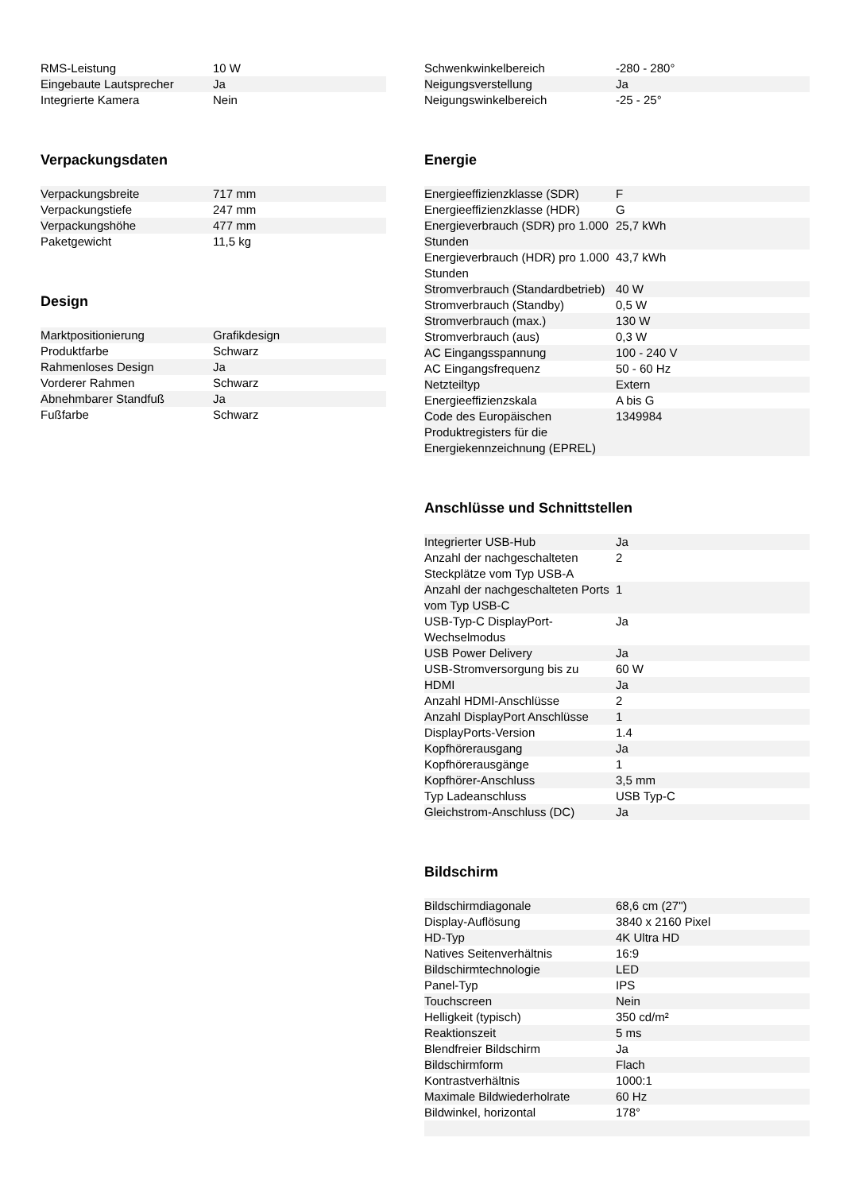| RMS-Leistung | 10 W |
| Eingebaute Lautsprecher | Ja |
| Integrierte Kamera | Nein |
Verpackungsdaten
| Verpackungsbreite | 717 mm |
| Verpackungstiefe | 247 mm |
| Verpackungshöhe | 477 mm |
| Paketgewicht | 11,5 kg |
Design
| Marktpositionierung | Grafikdesign |
| Produktfarbe | Schwarz |
| Rahmenloses Design | Ja |
| Vorderer Rahmen | Schwarz |
| Abnehmbarer Standfuß | Ja |
| Fußfarbe | Schwarz |
| Schwenkwinkelbereich | -280 - 280° |
| Neigungsverstellung | Ja |
| Neigungswinkelbereich | -25 - 25° |
Energie
| Energieeffizienzklasse (SDR) | F |
| Energieeffizienzklasse (HDR) | G |
| Energieverbrauch (SDR) pro 1.000 Stunden | 25,7 kWh |
| Energieverbrauch (HDR) pro 1.000 Stunden | 43,7 kWh |
| Stromverbrauch (Standardbetrieb) | 40 W |
| Stromverbrauch (Standby) | 0,5 W |
| Stromverbrauch (max.) | 130 W |
| Stromverbrauch (aus) | 0,3 W |
| AC Eingangsspannung | 100 - 240 V |
| AC Eingangsfrequenz | 50 - 60 Hz |
| Netzteiltyp | Extern |
| Energieeffizienzskala | A bis G |
| Code des Europäischen Produktregisters für die Energiekennzeichnung (EPREL) | 1349984 |
Anschlüsse und Schnittstellen
| Integrierter USB-Hub | Ja |
| Anzahl der nachgeschalteten Steckplätze vom Typ USB-A | 2 |
| Anzahl der nachgeschalteten Ports vom Typ USB-C | 1 |
| USB-Typ-C DisplayPort-Wechselmodus | Ja |
| USB Power Delivery | Ja |
| USB-Stromversorgung bis zu | 60 W |
| HDMI | Ja |
| Anzahl HDMI-Anschlüsse | 2 |
| Anzahl DisplayPort Anschlüsse | 1 |
| DisplayPorts-Version | 1.4 |
| Kopfhörerausgang | Ja |
| Kopfhörerausgänge | 1 |
| Kopfhörer-Anschluss | 3,5 mm |
| Typ Ladeanschluss | USB Typ-C |
| Gleichstrom-Anschluss (DC) | Ja |
Bildschirm
| Bildschirmdiagonale | 68,6 cm (27") |
| Display-Auflösung | 3840 x 2160 Pixel |
| HD-Typ | 4K Ultra HD |
| Natives Seitenverhältnis | 16:9 |
| Bildschirmtechnologie | LED |
| Panel-Typ | IPS |
| Touchscreen | Nein |
| Helligkeit (typisch) | 350 cd/m² |
| Reaktionszeit | 5 ms |
| Blendfreier Bildschirm | Ja |
| Bildschirmform | Flach |
| Kontrastverhältnis | 1000:1 |
| Maximale Bildwiederholrate | 60 Hz |
| Bildwinkel, horizontal | 178° |